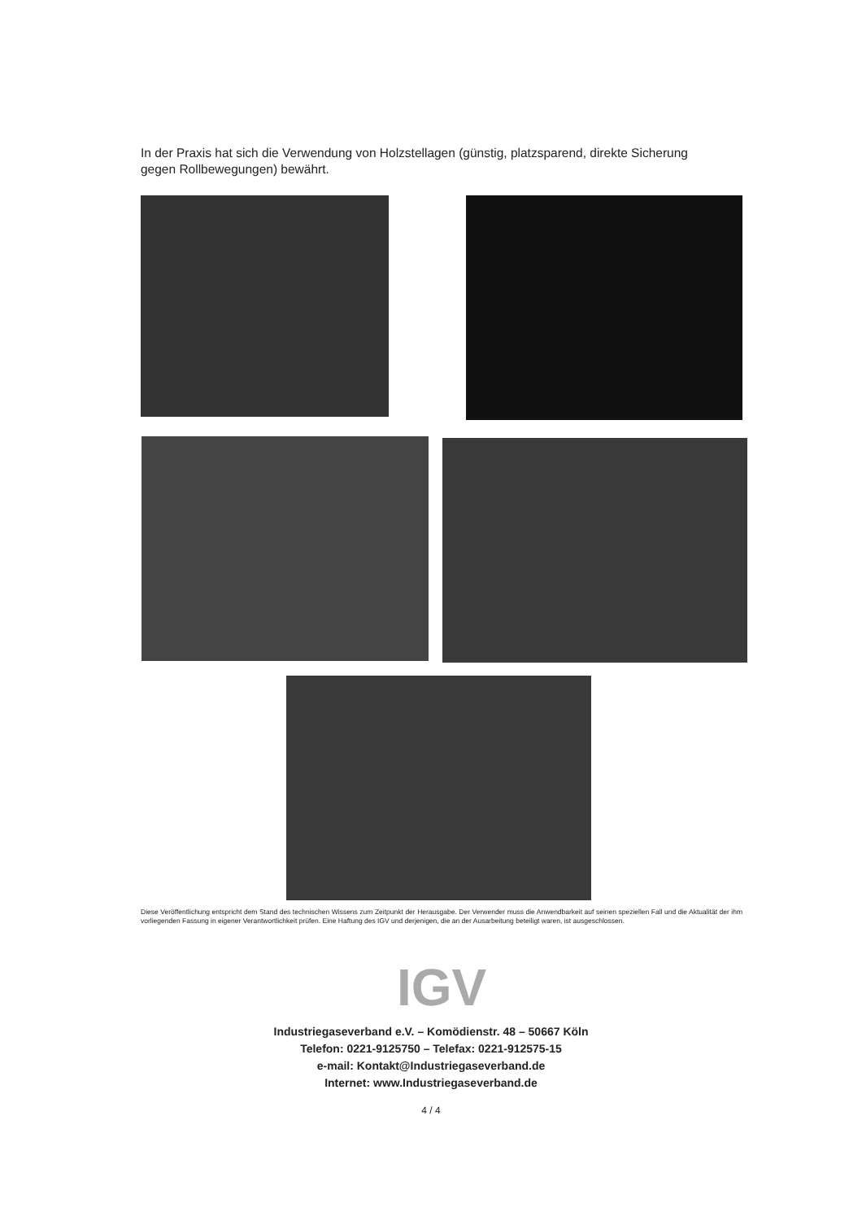In der Praxis hat sich die Verwendung von Holzstellagen (günstig, platzsparend, direkte Sicherung gegen Rollbewegungen) bewährt.
Diese Veröffentlichung entspricht dem Stand des technischen Wissens zum Zeitpunkt der Herausgabe. Der Verwender muss die Anwendbarkeit auf seinen speziellen Fall und die Aktualität der ihm vorliegenden Fassung in eigener Verantwortlichkeit prüfen. Eine Haftung des IGV und derjenigen, die an der Ausarbeitung beteiligt waren, ist ausgeschlossen.
IGV
Industriegaseverband e.V. – Komödienstr. 48 – 50667 Köln
Telefon: 0221-9125750 – Telefax: 0221-912575-15
e-mail: Kontakt@Industriegaseverband.de
Internet: www.Industriegaseverband.de
4 / 4